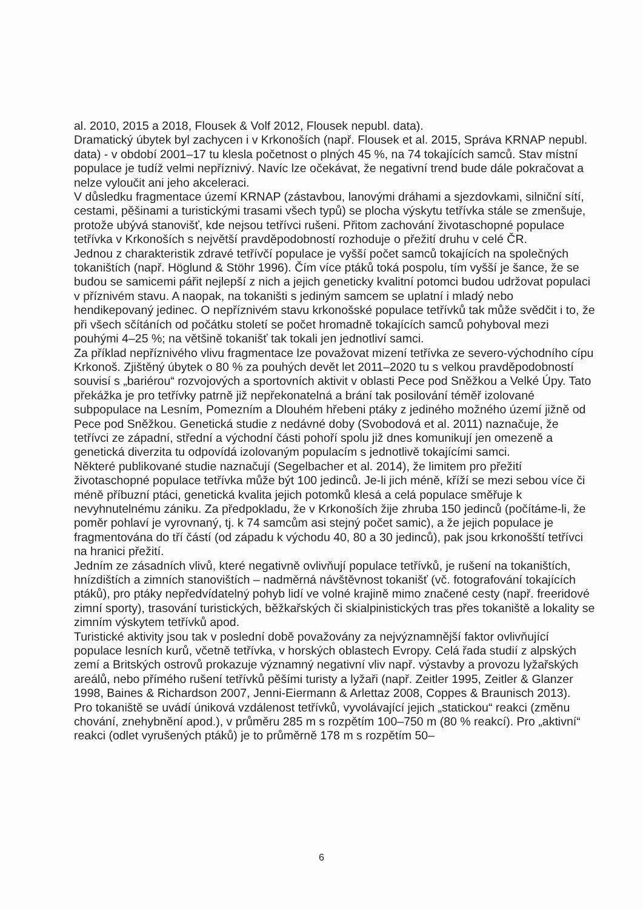al. 2010, 2015 a 2018, Flousek & Volf 2012, Flousek nepubl. data).
Dramatický úbytek byl zachycen i v Krkonoších (např. Flousek et al. 2015, Správa KRNAP nepubl. data) - v období 2001–17 tu klesla početnost o plných 45 %, na 74 tokajících samců. Stav místní populace je tudíž velmi nepříznivý. Navíc lze očekávat, že negativní trend bude dále pokračovat a nelze vyloučit ani jeho akceleraci.
V důsledku fragmentace území KRNAP (zástavbou, lanovými dráhami a sjezdovkami, silniční sítí, cestami, pěšinami a turistickými trasami všech typů) se plocha výskytu tetřívka stále se zmenšuje, protože ubývá stanovišť, kde nejsou tetřívci rušeni. Přitom zachování životaschopné populace tetřívka v Krkonoších s největší pravděpodobností rozhoduje o přežití druhu v celé ČR.
Jednou z charakteristik zdravé tetřívčí populace je vyšší počet samců tokajících na společných tokaništích (např. Höglund & Stöhr 1996). Čím více ptáků toká pospolu, tím vyšší je šance, že se budou se samicemi pářit nejlepší z nich a jejich geneticky kvalitní potomci budou udržovat populaci v příznivém stavu. A naopak, na tokaništi s jediným samcem se uplatní i mladý nebo hendikepovaný jedinec. O nepříznivém stavu krkonošské populace tetřívků tak může svědčit i to, že při všech sčítáních od počátku století se počet hromadně tokajících samců pohyboval mezi pouhými 4–25 %; na většině tokanišť tak tokali jen jednotliví samci.
Za příklad nepříznivého vlivu fragmentace lze považovat mizení tetřívka ze severo-východního cípu Krkonoš. Zjištěný úbytek o 80 % za pouhých devět let 2011–2020 tu s velkou pravděpodobností souvisí s „bariérou“ rozvojových a sportovních aktivit v oblasti Pece pod Sněžkou a Velké Úpy. Tato překážka je pro tetřívky patrně již nepřekonatelná a brání tak posilování téměř izolované subpopulace na Lesním, Pomezním a Dlouhém hřebeni ptáky z jediného možného území jižně od Pece pod Sněžkou. Genetická studie z nedávné doby (Svobodová et al. 2011) naznačuje, že tetřívci ze západní, střední a východní části pohoří spolu již dnes komunikují jen omezeně a genetická diverzita tu odpovídá izolovaným populacím s jednotlivě tokajícími samci.
Některé publikované studie naznačují (Segelbacher et al. 2014), že limitem pro přežití životaschopné populace tetřívka může být 100 jedinců. Je-li jich méně, kříží se mezi sebou více či méně příbuzní ptáci, genetická kvalita jejich potomků klesá a celá populace směřuje k nevyhnutelnému zániku. Za předpokladu, že v Krkonoších žije zhruba 150 jedinců (počítáme-li, že poměr pohlaví je vyrovnaný, tj. k 74 samcům asi stejný počet samic), a že jejich populace je fragmentována do tří částí (od západu k východu 40, 80 a 30 jedinců), pak jsou krkonošští tetřívci na hranici přežití.
Jedním ze zásadních vlivů, které negativně ovlivňují populace tetřívků, je rušení na tokaništích, hnízdištích a zimních stanovištích – nadměrná návštěvnost tokanišť (vč. fotografování tokajících ptáků), pro ptáky nepředvídatelný pohyb lidí ve volné krajině mimo značené cesty (např. freeridové zimní sporty), trasování turistických, běžkařských či skialpinistických tras přes tokaniště a lokality se zimním výskytem tetřívků apod.
Turistické aktivity jsou tak v poslední době považovány za nejvýznamnější faktor ovlivňující populace lesních kurů, včetně tetřívka, v horských oblastech Evropy. Celá řada studií z alpských zemí a Britských ostrovů prokazuje významný negativní vliv např. výstavby a provozu lyžařských areálů, nebo přímého rušení tetřívků pěšími turisty a lyžaři (např. Zeitler 1995, Zeitler & Glanzer 1998, Baines & Richardson 2007, Jenni-Eiermann & Arlettaz 2008, Coppes & Braunisch 2013).
Pro tokaniště se uvádí úniková vzdálenost tetřívků, vyvolávající jejich „statickou“ reakci (změnu chování, znehybnění apod.), v průměru 285 m s rozpětím 100–750 m (80 % reakcí). Pro „aktivní“ reakci (odlet vyrušených ptáků) je to průměrně 178 m s rozpětím 50–
6